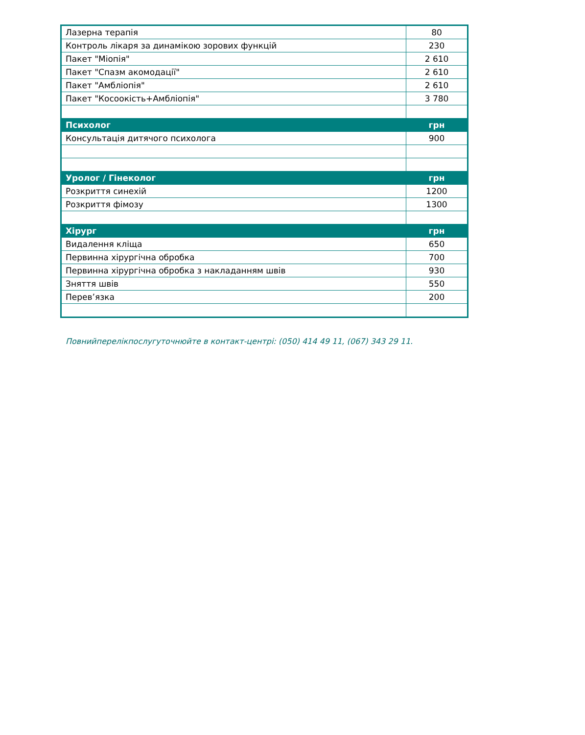| Лазерна терапія | 80 |
| Контроль лікаря за динамікою зорових функцій | 230 |
| Пакет "Міопія" | 2 610 |
| Пакет "Спазм акомодації" | 2 610 |
| Пакет "Амбліопія" | 2 610 |
| Пакет "Косоокість+Амбліопія" | 3 780 |
| Психолог | грн |
| Консультація дитячого психолога | 900 |
| Уролог / Гінеколог | грн |
| Розкриття синехій | 1200 |
| Розкриття фімозу | 1300 |
| Хірург | грн |
| Видалення кліща | 650 |
| Первинна хірургічна обробка | 700 |
| Первинна хірургічна обробка з накладанням швів | 930 |
| Зняття швів | 550 |
| Перев’язка | 200 |
Повнийперелікпослугуточнюйте в контакт-центрі: (050) 414 49 11, (067) 343 29 11.